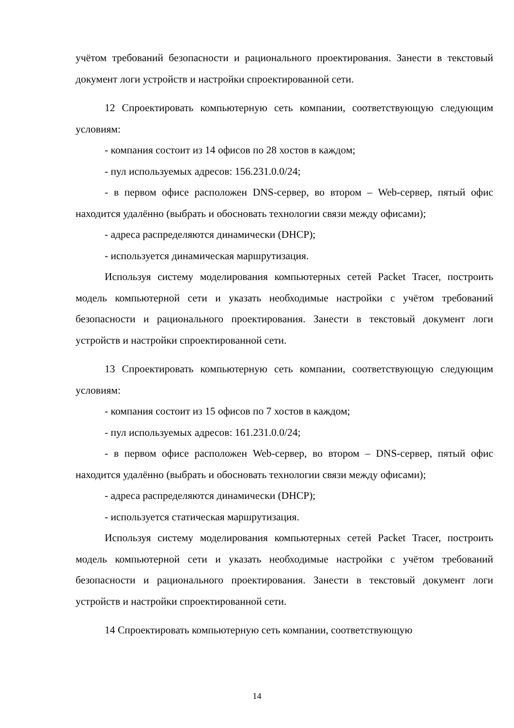учётом требований безопасности и рационального проектирования. Занести в текстовый документ логи устройств и настройки спроектированной сети.
12 Спроектировать компьютерную сеть компании, соответствующую следующим условиям:
- компания состоит из 14 офисов по 28 хостов в каждом;
- пул используемых адресов: 156.231.0.0/24;
- в первом офисе расположен DNS-сервер, во втором – Web-сервер, пятый офис находится удалённо (выбрать и обосновать технологии связи между офисами);
- адреса распределяются динамически (DHCP);
- используется динамическая маршрутизация.
Используя систему моделирования компьютерных сетей Packet Tracer, построить модель компьютерной сети и указать необходимые настройки с учётом требований безопасности и рационального проектирования. Занести в текстовый документ логи устройств и настройки спроектированной сети.
13 Спроектировать компьютерную сеть компании, соответствующую следующим условиям:
- компания состоит из 15 офисов по 7 хостов в каждом;
- пул используемых адресов: 161.231.0.0/24;
- в первом офисе расположен Web-сервер, во втором – DNS-сервер, пятый офис находится удалённо (выбрать и обосновать технологии связи между офисами);
- адреса распределяются динамически (DHCP);
- используется статическая маршрутизация.
Используя систему моделирования компьютерных сетей Packet Tracer, построить модель компьютерной сети и указать необходимые настройки с учётом требований безопасности и рационального проектирования. Занести в текстовый документ логи устройств и настройки спроектированной сети.
14 Спроектировать компьютерную сеть компании, соответствующую
14